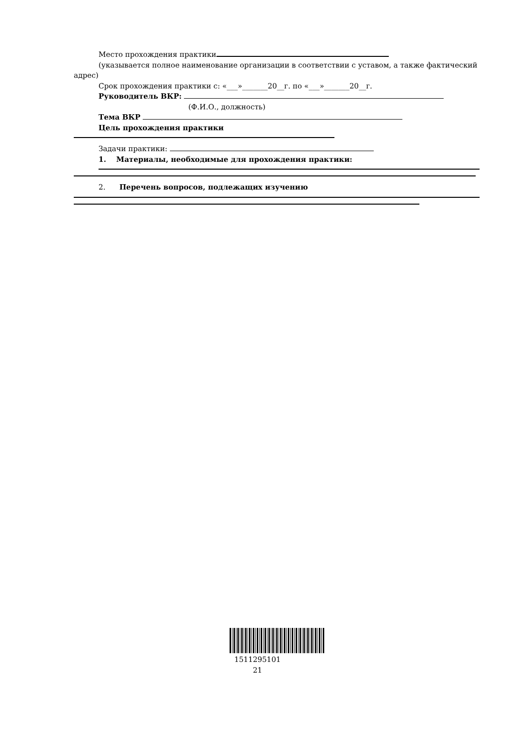Место прохождения практики
(указывается полное наименование организации в соответствии с уставом, а также фактический
адрес)
Срок прохождения практики с: «___»_______20__г. по «___»_______20__г.
Руководитель ВКР:
(Ф.И.О., должность)
Тема ВКР
Цель прохождения практики
Задачи практики:
1. Материалы, необходимые для прохождения практики:
2. Перечень вопросов, подлежащих изучению
1511295101
21